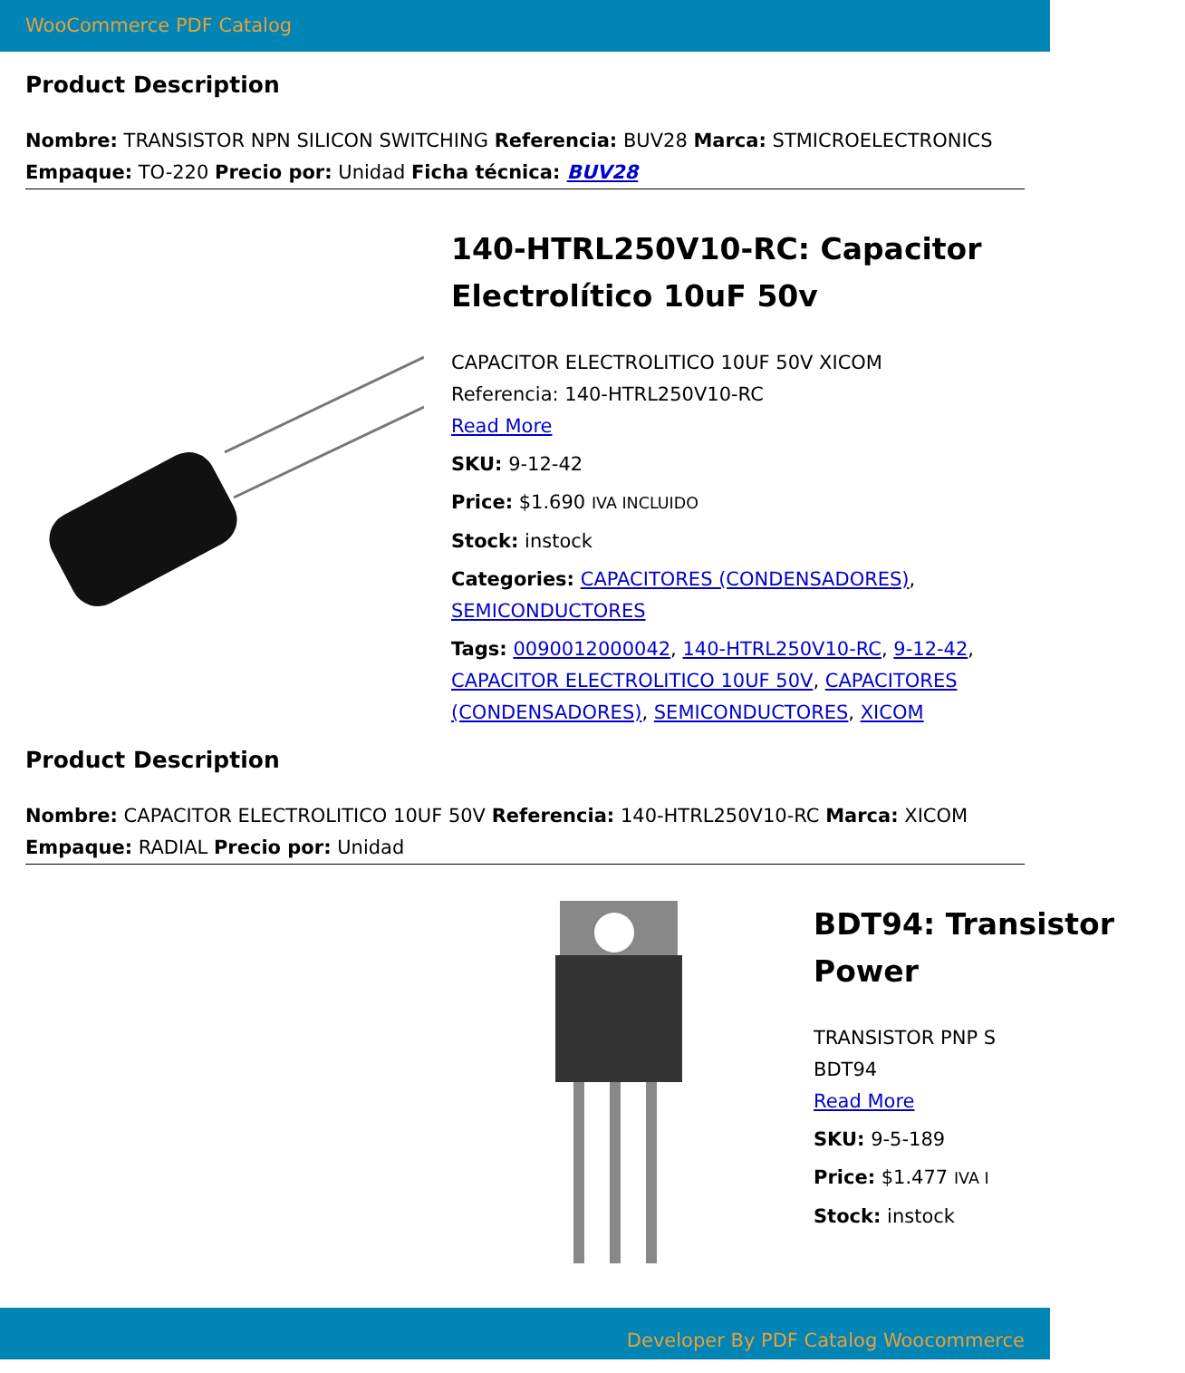WooCommerce PDF Catalog
Product Description
Nombre: TRANSISTOR NPN SILICON SWITCHING Referencia: BUV28 Marca: STMICROELECTRONICS Empaque: TO-220 Precio por: Unidad Ficha técnica: BUV28
140-HTRL250V10-RC: Capacitor Electrolítico 10uF 50v
CAPACITOR ELECTROLITICO 10UF 50V XICOM
Referencia: 140-HTRL250V10-RC
Read More
SKU: 9-12-42
Price: $1.690 IVA INCLUIDO
Stock: instock
Categories: CAPACITORES (CONDENSADORES), SEMICONDUCTORES
Tags: 0090012000042, 140-HTRL250V10-RC, 9-12-42, CAPACITOR ELECTROLITICO 10UF 50V, CAPACITORES (CONDENSADORES), SEMICONDUCTORES, XICOM
Product Description
Nombre: CAPACITOR ELECTROLITICO 10UF 50V Referencia: 140-HTRL250V10-RC Marca: XICOM Empaque: RADIAL Precio por: Unidad
BDT94: Transistor Power
TRANSISTOR PNP S
BDT94
Read More
SKU: 9-5-189
Price: $1.477 IVA I
Stock: instock
Developer By PDF Catalog Woocommerce